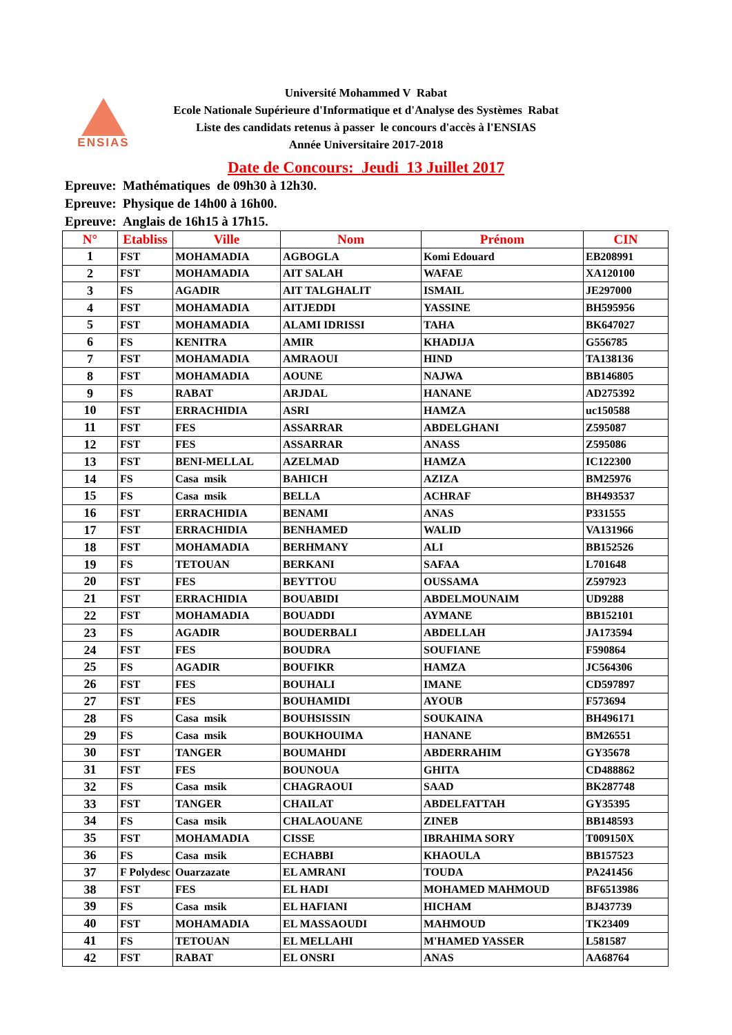ENSIAS
Université Mohammed V Rabat
Ecole Nationale Supérieure d'Informatique et d'Analyse des Systèmes Rabat
Liste des candidats retenus à passer le concours d'accès à l'ENSIAS
Année Universitaire 2017-2018
Date de Concours: Jeudi 13 Juillet 2017
Epreuve: Mathématiques de 09h30 à 12h30.
Epreuve: Physique de 14h00 à 16h00.
Epreuve: Anglais de 16h15 à 17h15.
| N° | Etabliss | Ville | Nom | Prénom | CIN |
| --- | --- | --- | --- | --- | --- |
| 1 | FST | MOHAMADIA | AGBOGLA | Komi Edouard | EB208991 |
| 2 | FST | MOHAMADIA | AIT SALAH | WAFAE | XA120100 |
| 3 | FS | AGADIR | AIT TALGHALIT | ISMAIL | JE297000 |
| 4 | FST | MOHAMADIA | AITJEDDI | YASSINE | BH595956 |
| 5 | FST | MOHAMADIA | ALAMI IDRISSI | TAHA | BK647027 |
| 6 | FS | KENITRA | AMIR | KHADIJA | G556785 |
| 7 | FST | MOHAMADIA | AMRAOUI | HIND | TA138136 |
| 8 | FST | MOHAMADIA | AOUNE | NAJWA | BB146805 |
| 9 | FS | RABAT | ARJDAL | HANANE | AD275392 |
| 10 | FST | ERRACHIDIA | ASRI | HAMZA | uc150588 |
| 11 | FST | FES | ASSARRAR | ABDELGHANI | Z595087 |
| 12 | FST | FES | ASSARRAR | ANASS | Z595086 |
| 13 | FST | BENI-MELLAL | AZELMAD | HAMZA | IC122300 |
| 14 | FS | Casa msik | BAHICH | AZIZA | BM25976 |
| 15 | FS | Casa msik | BELLA | ACHRAF | BH493537 |
| 16 | FST | ERRACHIDIA | BENAMI | ANAS | P331555 |
| 17 | FST | ERRACHIDIA | BENHAMED | WALID | VA131966 |
| 18 | FST | MOHAMADIA | BERHMANY | ALI | BB152526 |
| 19 | FS | TETOUAN | BERKANI | SAFAA | L701648 |
| 20 | FST | FES | BEYTTOU | OUSSAMA | Z597923 |
| 21 | FST | ERRACHIDIA | BOUABIDI | ABDELMOUNAIM | UD9288 |
| 22 | FST | MOHAMADIA | BOUADDI | AYMANE | BB152101 |
| 23 | FS | AGADIR | BOUDERBALI | ABDELLAH | JA173594 |
| 24 | FST | FES | BOUDRA | SOUFIANE | F590864 |
| 25 | FS | AGADIR | BOUFIKR | HAMZA | JC564306 |
| 26 | FST | FES | BOUHALI | IMANE | CD597897 |
| 27 | FST | FES | BOUHAMIDI | AYOUB | F573694 |
| 28 | FS | Casa msik | BOUHSISSIN | SOUKAINA | BH496171 |
| 29 | FS | Casa msik | BOUKHOUIMA | HANANE | BM26551 |
| 30 | FST | TANGER | BOUMAHDI | ABDERRAHIM | GY35678 |
| 31 | FST | FES | BOUNOUA | GHITA | CD488862 |
| 32 | FS | Casa msik | CHAGRAOUI | SAAD | BK287748 |
| 33 | FST | TANGER | CHAILAT | ABDELFATTAH | GY35395 |
| 34 | FS | Casa msik | CHALAOUANE | ZINEB | BB148593 |
| 35 | FST | MOHAMADIA | CISSE | IBRAHIMA SORY | T009150X |
| 36 | FS | Casa msik | ECHABBI | KHAOULA | BB157523 |
| 37 | F Polydesc | Ouarzazate | EL AMRANI | TOUDA | PA241456 |
| 38 | FST | FES | EL HADI | MOHAMED MAHMOUD | BF6513986 |
| 39 | FS | Casa msik | EL HAFIANI | HICHAM | BJ437739 |
| 40 | FST | MOHAMADIA | EL MASSAOUDI | MAHMOUD | TK23409 |
| 41 | FS | TETOUAN | EL MELLAHI | M'HAMED YASSER | L581587 |
| 42 | FST | RABAT | EL ONSRI | ANAS | AA68764 |